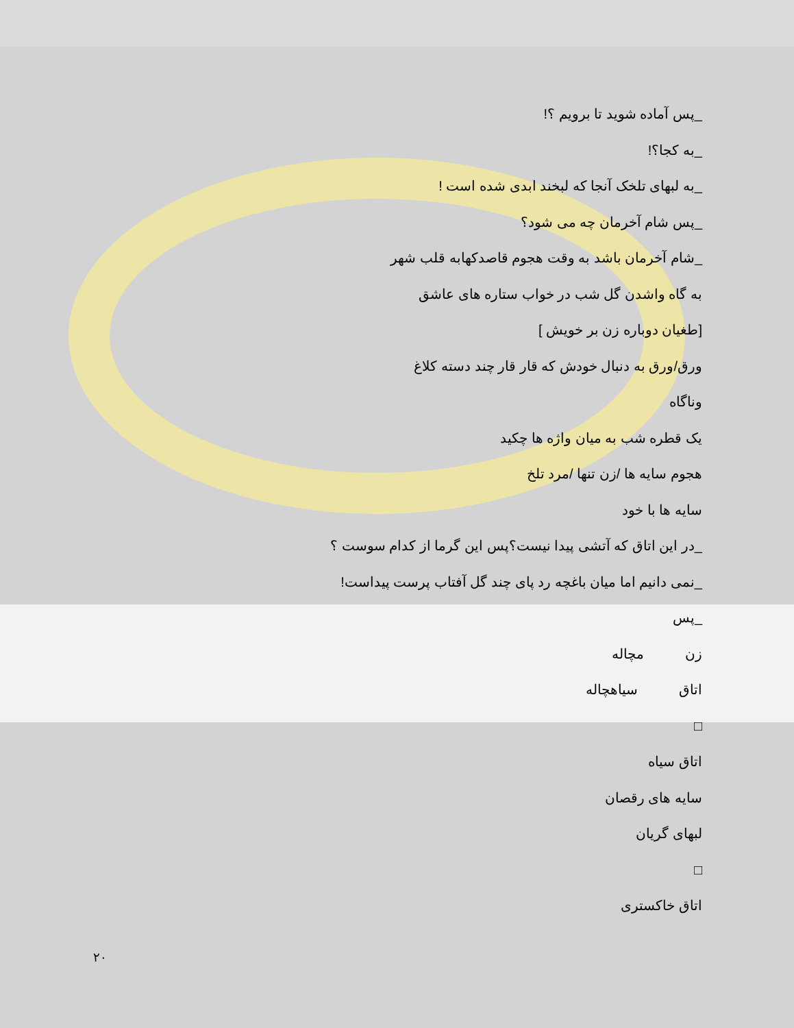_پس آماده شوید تا برویم ؟!
_به کجا؟!
_به لبهای تلخک آنجا که لبخند ابدی شده است !
_پس شام آخرمان چه می شود؟
_شام آخرمان باشد به وقت هجوم قاصدکهابه قلب شهر
به گاه واشدن گل شب در خواب ستاره های عاشق
[طغیان دوباره زن بر خویش ]
ورق/ورق به دنبال خودش که قار قار چند دسته کلاغ
وناگاه
یک قطره شب به میان واژه ها چکید
هجوم سایه ها /زن تنها /مرد تلخ
سایه ها با خود
_در این اتاق که آتشی پیدا نیست؟پس این گرما از کدام سوست ؟
_نمی دانیم اما میان باغچه رد پای چند گل آفتاب پرست پیداست!
_پس
زن مچاله
اتاق سیاهچاله
□
اتاق سیاه
سایه های رقصان
لبهای گریان
□
اتاق خاکستری
۲۰